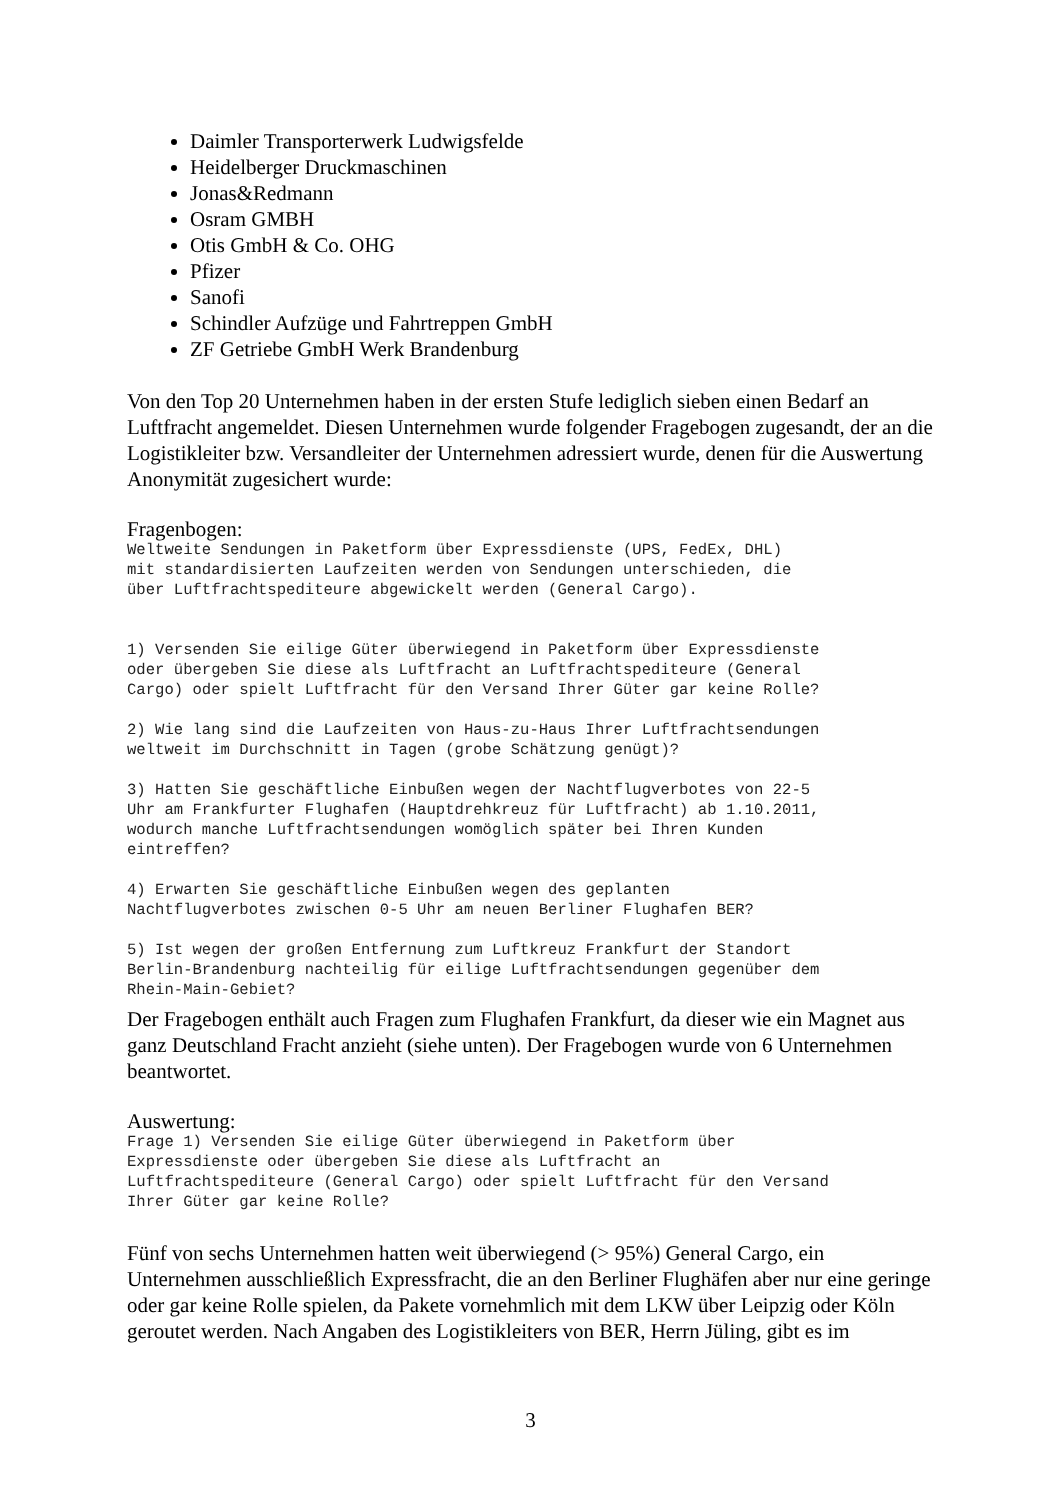Daimler Transporterwerk Ludwigsfelde
Heidelberger Druckmaschinen
Jonas&Redmann
Osram GMBH
Otis GmbH & Co. OHG
Pfizer
Sanofi
Schindler Aufzüge und Fahrtreppen GmbH
ZF Getriebe GmbH Werk Brandenburg
Von den Top 20 Unternehmen haben in der ersten Stufe lediglich sieben einen Bedarf an Luftfracht angemeldet. Diesen Unternehmen wurde folgender Fragebogen zugesandt, der an die Logistikleiter bzw. Versandleiter der Unternehmen adressiert wurde, denen für die Auswertung Anonymität zugesichert wurde:
Fragenbogen:
Weltweite Sendungen in Paketform über Expressdienste (UPS, FedEx, DHL)
mit standardisierten Laufzeiten werden von Sendungen unterschieden, die
über Luftfrachtspediteure abgewickelt werden (General Cargo).


1) Versenden Sie eilige Güter überwiegend in Paketform über Expressdienste
oder übergeben Sie diese als Luftfracht an Luftfrachtspediteure (General
Cargo) oder spielt Luftfracht für den Versand Ihrer Güter gar keine Rolle?

2) Wie lang sind die Laufzeiten von Haus-zu-Haus Ihrer Luftfrachtsendungen
weltweit im Durchschnitt in Tagen (grobe Schätzung genügt)?

3) Hatten Sie geschäftliche Einbußen wegen der Nachtflugverbotes von 22-5
Uhr am Frankfurter Flughafen (Hauptdrehkreuz für Luftfracht) ab 1.10.2011,
wodurch manche Luftfrachtsendungen womöglich später bei Ihren Kunden
eintreffen?

4) Erwarten Sie geschäftliche Einbußen wegen des geplanten
Nachtflugverbotes zwischen 0-5 Uhr am neuen Berliner Flughafen BER?

5) Ist wegen der großen Entfernung zum Luftkreuz Frankfurt der Standort
Berlin-Brandenburg nachteilig für eilige Luftfrachtsendungen gegenüber dem
Rhein-Main-Gebiet?
Der Fragebogen enthält auch Fragen zum Flughafen Frankfurt, da dieser wie ein Magnet aus ganz Deutschland Fracht anzieht (siehe unten). Der Fragebogen wurde von 6 Unternehmen beantwortet.
Auswertung:
Frage 1) Versenden Sie eilige Güter überwiegend in Paketform über
Expressdienste oder übergeben Sie diese als Luftfracht an
Luftfrachtspediteure (General Cargo) oder spielt Luftfracht für den Versand
Ihrer Güter gar keine Rolle?
Fünf von sechs Unternehmen hatten weit überwiegend (> 95%) General Cargo, ein Unternehmen ausschließlich Expressfracht, die an den Berliner Flughäfen aber nur eine geringe oder gar keine Rolle spielen, da Pakete vornehmlich mit dem LKW über Leipzig oder Köln geroutet werden. Nach Angaben des Logistikleiters von BER, Herrn Jüling, gibt es im
3